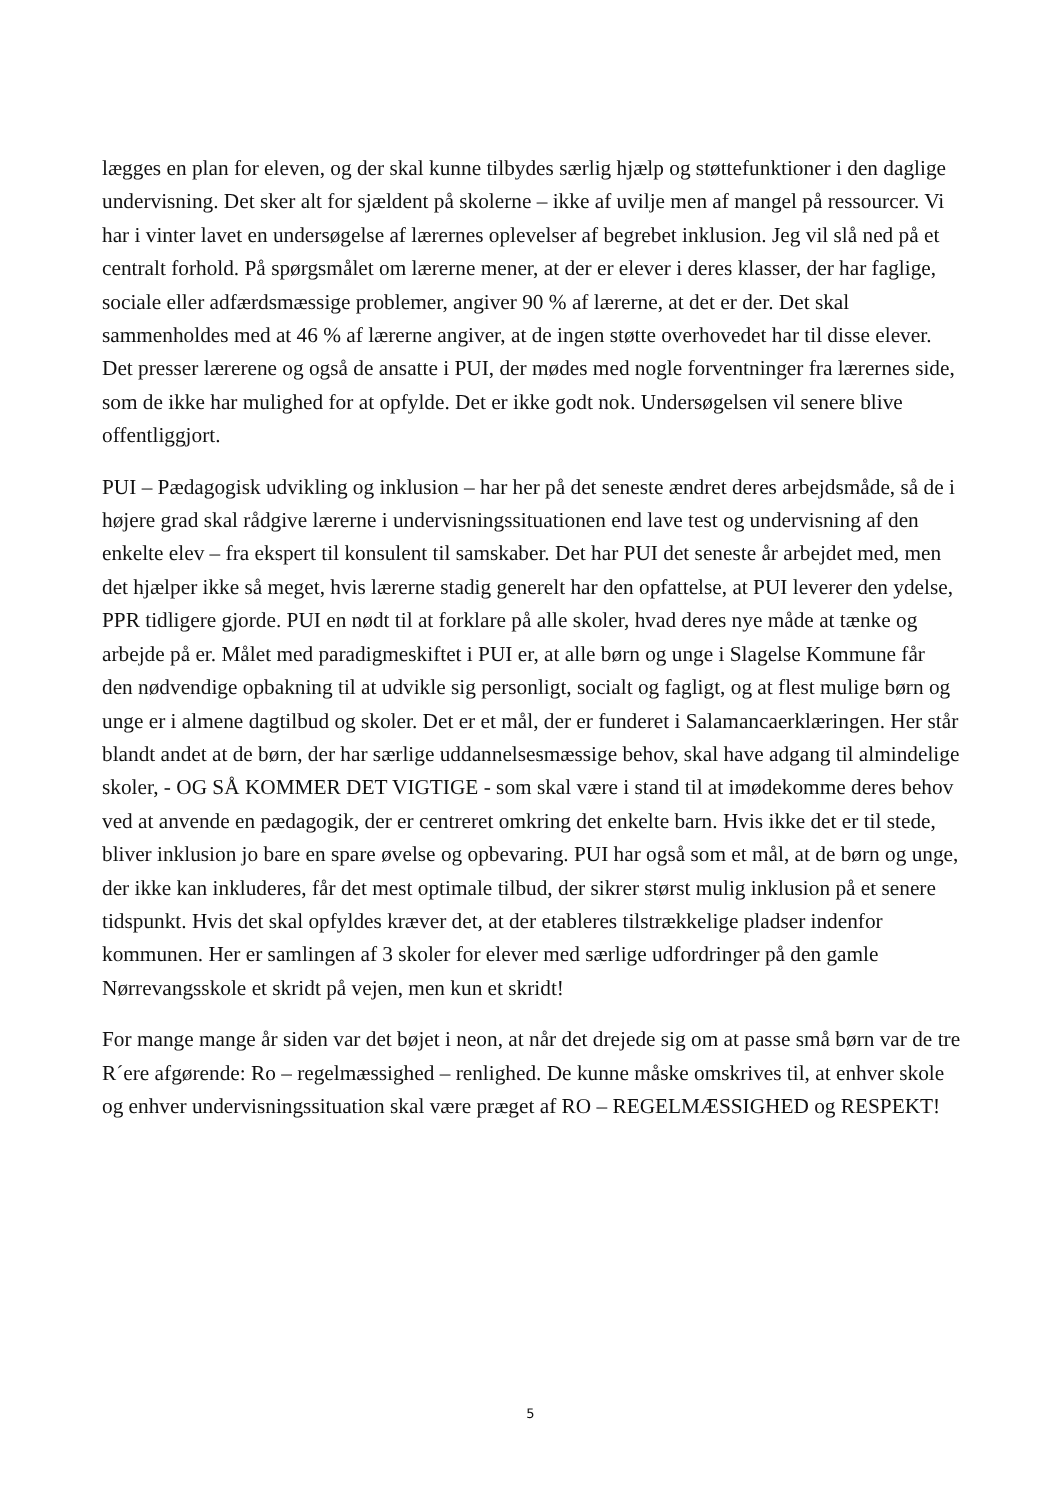lægges en plan for eleven, og der skal kunne tilbydes særlig hjælp og støttefunktioner i den daglige undervisning. Det sker alt for sjældent på skolerne – ikke af uvilje men af mangel på ressourcer. Vi har i vinter lavet en undersøgelse af lærernes oplevelser af begrebet inklusion. Jeg vil slå ned på et centralt forhold. På spørgsmålet om lærerne mener, at der er elever i deres klasser, der har faglige, sociale eller adfærdsmæssige problemer, angiver 90 % af lærerne, at det er der. Det skal sammenholdes med at 46 % af lærerne angiver, at de ingen støtte overhovedet har til disse elever. Det presser lærerene og også de ansatte i PUI, der mødes med nogle forventninger fra lærernes side, som de ikke har mulighed for at opfylde. Det er ikke godt nok. Undersøgelsen vil senere blive offentliggjort.
PUI – Pædagogisk udvikling og inklusion – har her på det seneste ændret deres arbejdsmåde, så de i højere grad skal rådgive lærerne i undervisningssituationen end lave test og undervisning af den enkelte elev – fra ekspert til konsulent til samskaber. Det har PUI det seneste år arbejdet med, men det hjælper ikke så meget, hvis lærerne stadig generelt har den opfattelse, at PUI leverer den ydelse, PPR tidligere gjorde. PUI en nødt til at forklare på alle skoler, hvad deres nye måde at tænke og arbejde på er. Målet med paradigmeskiftet i PUI er, at alle børn og unge i Slagelse Kommune får den nødvendige opbakning til at udvikle sig personligt, socialt og fagligt, og at flest mulige børn og unge er i almene dagtilbud og skoler. Det er et mål, der er funderet i Salamancaerklæringen. Her står blandt andet at de børn, der har særlige uddannelsesmæssige behov, skal have adgang til almindelige skoler, - OG SÅ KOMMER DET VIGTIGE - som skal være i stand til at imødekomme deres behov ved at anvende en pædagogik, der er centreret omkring det enkelte barn. Hvis ikke det er til stede, bliver inklusion jo bare en spare øvelse og opbevaring. PUI har også som et mål, at de børn og unge, der ikke kan inkluderes, får det mest optimale tilbud, der sikrer størst mulig inklusion på et senere tidspunkt. Hvis det skal opfyldes kræver det, at der etableres tilstrækkelige pladser indenfor kommunen. Her er samlingen af 3 skoler for elever med særlige udfordringer på den gamle Nørrevangsskole et skridt på vejen, men kun et skridt!
For mange mange år siden var det bøjet i neon, at når det drejede sig om at passe små børn var de tre R´ere afgørende: Ro – regelmæssighed – renlighed. De kunne måske omskrives til, at enhver skole og enhver undervisningssituation skal være præget af RO – REGELMÆSSIGHED og RESPEKT!
5